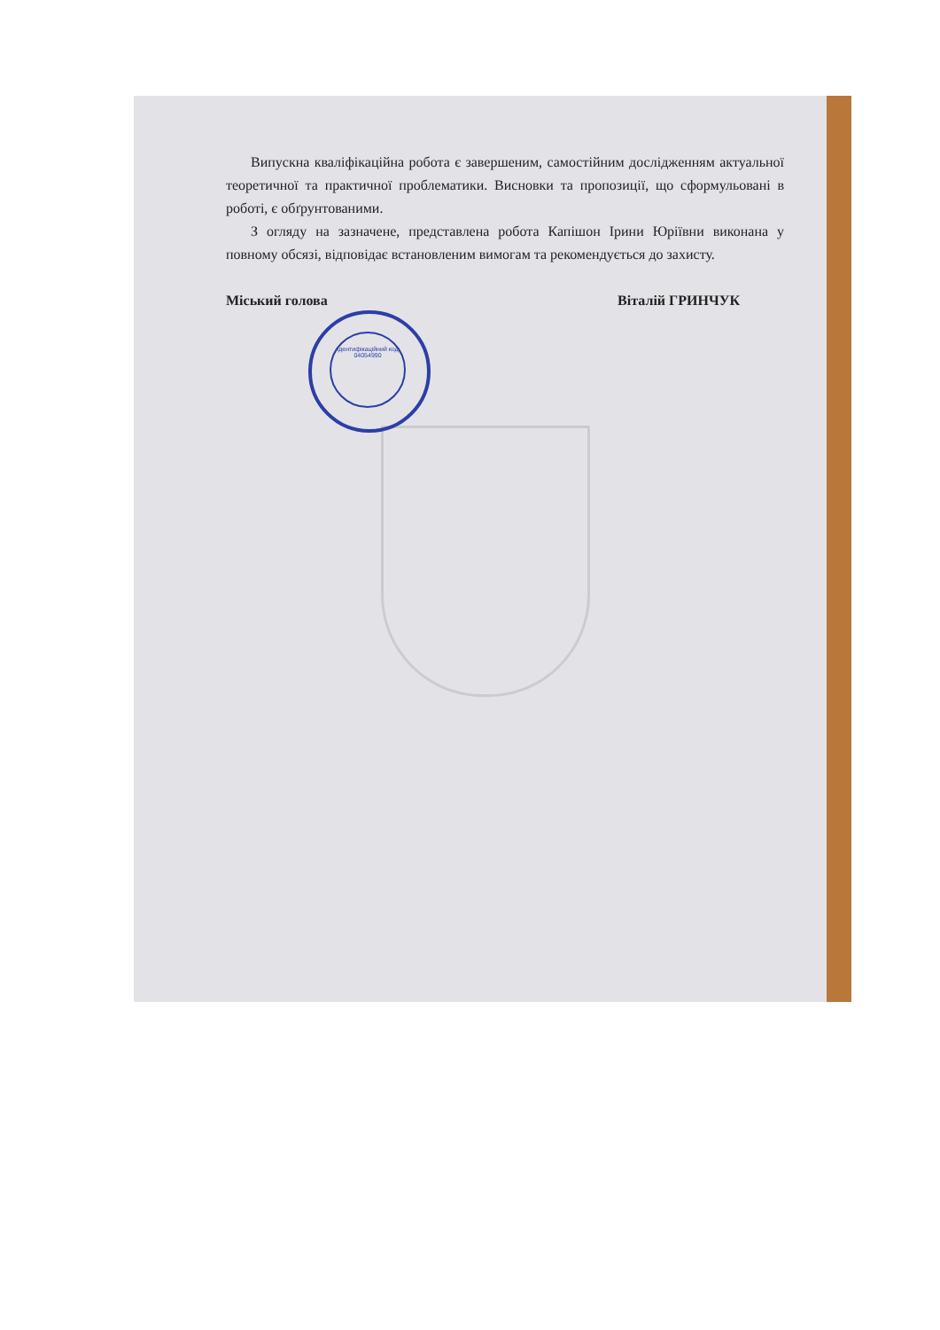Випускна кваліфікаційна робота є завершеним, самостійним дослідженням актуальної теоретичної та практичної проблематики. Висновки та пропозиції, що сформульовані в роботі, є обґрунтованими.
З огляду на зазначене, представлена робота Капішон Ірини Юріївни виконана у повному обсязі, відповідає встановленим вимогам та рекомендується до захисту.
Міський голова Віталій ГРИНЧУК
Ідентифікаційний код
04054990